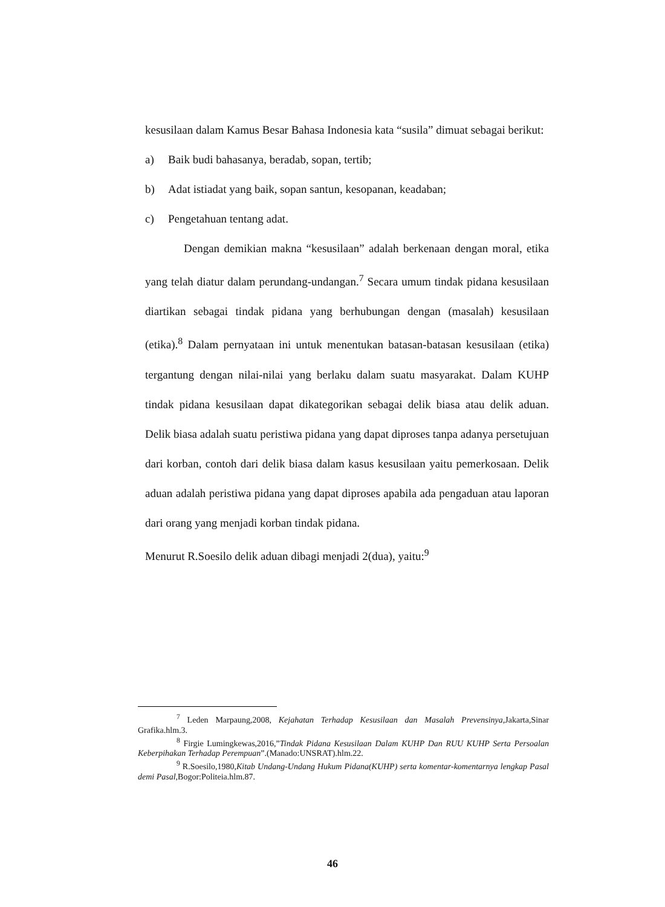kesusilaan dalam Kamus Besar Bahasa Indonesia kata “susila” dimuat sebagai berikut:
a) Baik budi bahasanya, beradab, sopan, tertib;
b) Adat istiadat yang baik, sopan santun, kesopanan, keadaban;
c) Pengetahuan tentang adat.
Dengan demikian makna “kesusilaan” adalah berkenaan dengan moral, etika yang telah diatur dalam perundang-undangan.<sup>7</sup> Secara umum tindak pidana kesusilaan diartikan sebagai tindak pidana yang berhubungan dengan (masalah) kesusilaan (etika).<sup>8</sup> Dalam pernyataan ini untuk menentukan batasan-batasan kesusilaan (etika) tergantung dengan nilai-nilai yang berlaku dalam suatu masyarakat. Dalam KUHP tindak pidana kesusilaan dapat dikategorikan sebagai delik biasa atau delik aduan. Delik biasa adalah suatu peristiwa pidana yang dapat diproses tanpa adanya persetujuan dari korban, contoh dari delik biasa dalam kasus kesusilaan yaitu pemerkosaan. Delik aduan adalah peristiwa pidana yang dapat diproses apabila ada pengaduan atau laporan dari orang yang menjadi korban tindak pidana.
Menurut R.Soesilo delik aduan dibagi menjadi 2(dua), yaitu:<sup>9</sup>
<sup>7</sup> Leden Marpaung,2008, Kejahatan Terhadap Kesusilaan dan Masalah Prevensinya,Jakarta,Sinar Grafika.hlm.3.
<sup>8</sup> Firgie Lumingkewas,2016,”Tindak Pidana Kesusilaan Dalam KUHP Dan RUU KUHP Serta Persoalan Keberpihakan Terhadap Perempuan”.(Manado:UNSRAT).hlm.22.
<sup>9</sup> R.Soesilo,1980,Kitab Undang-Undang Hukum Pidana(KUHP) serta komentar-komentarnya lengkap Pasal demi Pasal,Bogor:Politeia.hlm.87.
46